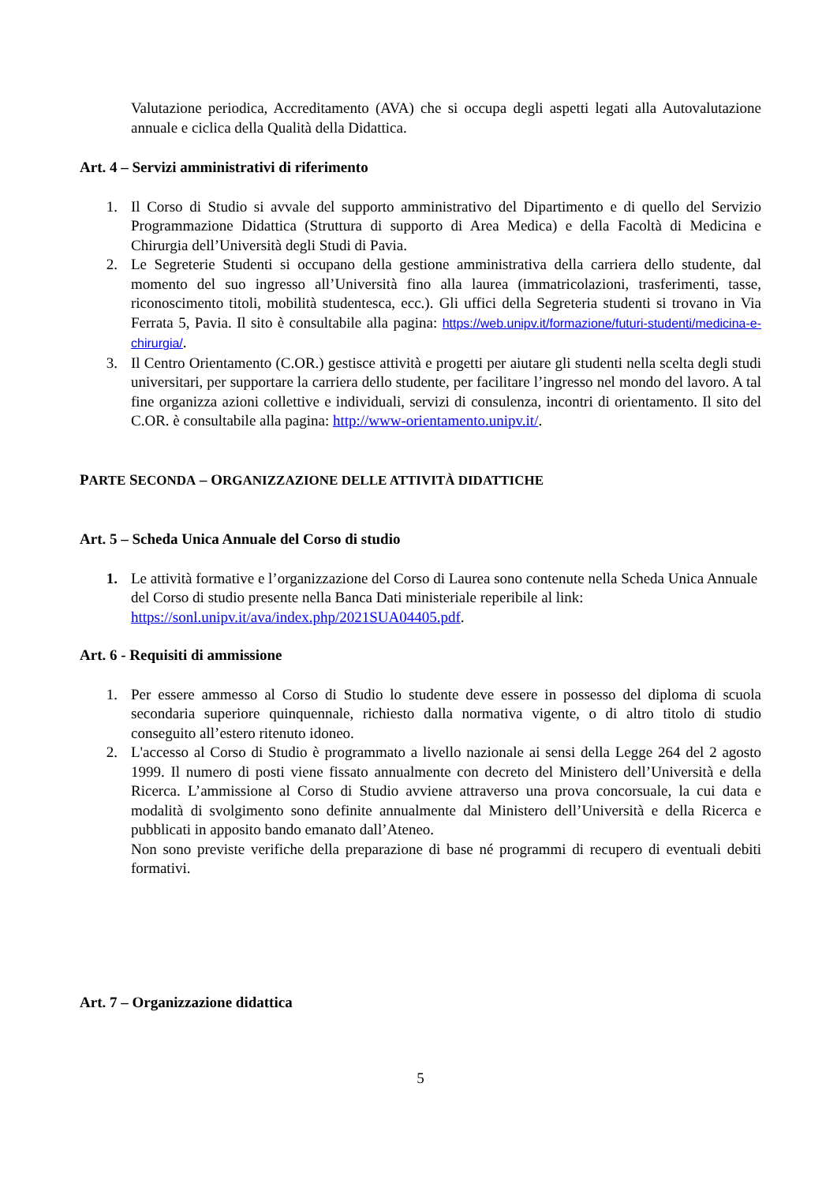Valutazione periodica, Accreditamento (AVA) che si occupa degli aspetti legati alla Autovalutazione annuale e ciclica della Qualità della Didattica.
Art. 4 – Servizi amministrativi di riferimento
1. Il Corso di Studio si avvale del supporto amministrativo del Dipartimento e di quello del Servizio Programmazione Didattica (Struttura di supporto di Area Medica) e della Facoltà di Medicina e Chirurgia dell’Università degli Studi di Pavia.
2. Le Segreterie Studenti si occupano della gestione amministrativa della carriera dello studente, dal momento del suo ingresso all’Università fino alla laurea (immatricolazioni, trasferimenti, tasse, riconoscimento titoli, mobilità studentesca, ecc.). Gli uffici della Segreteria studenti si trovano in Via Ferrata 5, Pavia. Il sito è consultabile alla pagina: https://web.unipv.it/formazione/futuri-studenti/medicina-e-chirurgia/.
3. Il Centro Orientamento (C.OR.) gestisce attività e progetti per aiutare gli studenti nella scelta degli studi universitari, per supportare la carriera dello studente, per facilitare l’ingresso nel mondo del lavoro. A tal fine organizza azioni collettive e individuali, servizi di consulenza, incontri di orientamento. Il sito del C.OR. è consultabile alla pagina: http://www-orientamento.unipv.it/.
PARTE SECONDA – ORGANIZZAZIONE DELLE ATTIVITÀ DIDATTICHE
Art. 5 – Scheda Unica Annuale del Corso di studio
1. Le attività formative e l’organizzazione del Corso di Laurea sono contenute nella Scheda Unica Annuale del Corso di studio presente nella Banca Dati ministeriale reperibile al link: https://sonl.unipv.it/ava/index.php/2021SUA04405.pdf.
Art. 6 - Requisiti di ammissione
1. Per essere ammesso al Corso di Studio lo studente deve essere in possesso del diploma di scuola secondaria superiore quinquennale, richiesto dalla normativa vigente, o di altro titolo di studio conseguito all’estero ritenuto idoneo.
2. L'accesso al Corso di Studio è programmato a livello nazionale ai sensi della Legge 264 del 2 agosto 1999. Il numero di posti viene fissato annualmente con decreto del Ministero dell’Università e della Ricerca. L’ammissione al Corso di Studio avviene attraverso una prova concorsuale, la cui data e modalità di svolgimento sono definite annualmente dal Ministero dell’Università e della Ricerca e pubblicati in apposito bando emanato dall’Ateneo.
Non sono previste verifiche della preparazione di base né programmi di recupero di eventuali debiti formativi.
Art. 7 – Organizzazione didattica
5